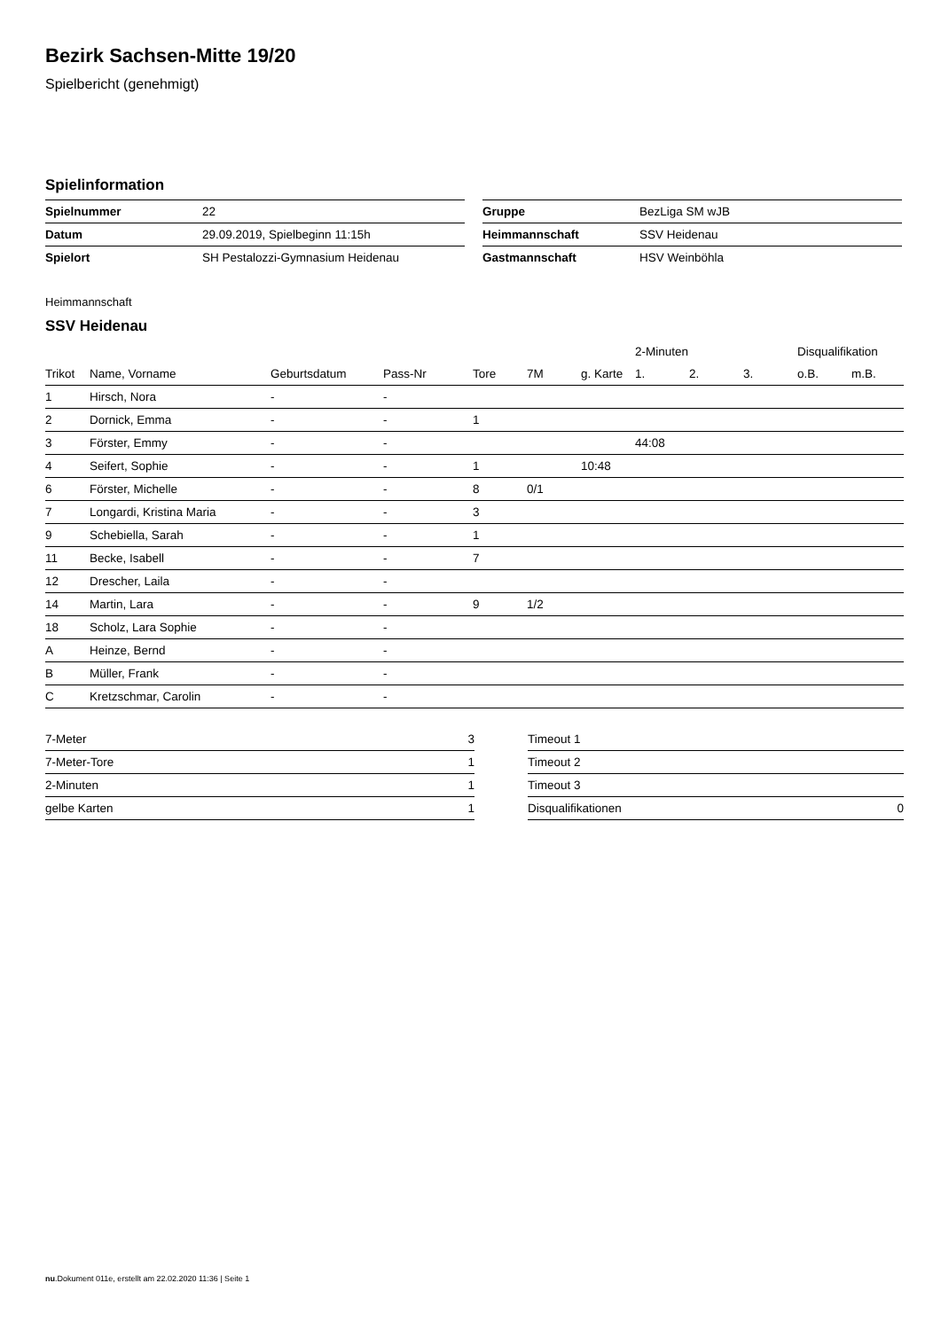Bezirk Sachsen-Mitte 19/20
Spielbericht (genehmigt)
Spielinformation
| Spielnummer | 22 |
| Datum | 29.09.2019, Spielbeginn 11:15h |
| Spielort | SH Pestalozzi-Gymnasium Heidenau |
| Gruppe | BezLiga SM wJB |
| Heimmannschaft | SSV Heidenau |
| Gastmannschaft | HSV Weinböhla |
Heimmannschaft
SSV Heidenau
| | | | | | | | 2-Minuten | | | Disqualifikation | |
| --- | --- | --- | --- | --- | --- | --- | --- | --- | --- | --- | --- |
| Trikot | Name, Vorname | Geburtsdatum | Pass-Nr | Tore | 7M | g. Karte | 1. | 2. | 3. | o.B. | m.B. |
| 1 | Hirsch, Nora | - | - | | | | | | | | |
| 2 | Dornick, Emma | - | - | 1 | | | | | | | |
| 3 | Förster, Emmy | - | - | | | | 44:08 | | | | |
| 4 | Seifert, Sophie | - | - | 1 | | 10:48 | | | | | |
| 6 | Förster, Michelle | - | - | 8 | 0/1 | | | | | | |
| 7 | Longardi, Kristina Maria | - | - | 3 | | | | | | | |
| 9 | Schebiella, Sarah | - | - | 1 | | | | | | | |
| 11 | Becke, Isabell | - | - | 7 | | | | | | | |
| 12 | Drescher, Laila | - | - | | | | | | | | |
| 14 | Martin, Lara | - | - | 9 | 1/2 | | | | | | |
| 18 | Scholz, Lara Sophie | - | - | | | | | | | | |
| A | Heinze, Bernd | - | - | | | | | | | | |
| B | Müller, Frank | - | - | | | | | | | | |
| C | Kretzschmar, Carolin | - | - | | | | | | | | |
| 7-Meter | 3 |
| 7-Meter-Tore | 1 |
| 2-Minuten | 1 |
| gelbe Karten | 1 |
| Timeout 1 | |
| Timeout 2 | |
| Timeout 3 | |
| Disqualifikationen | 0 |
nu.Dokument 011e, erstellt am 22.02.2020 11:36 | Seite 1